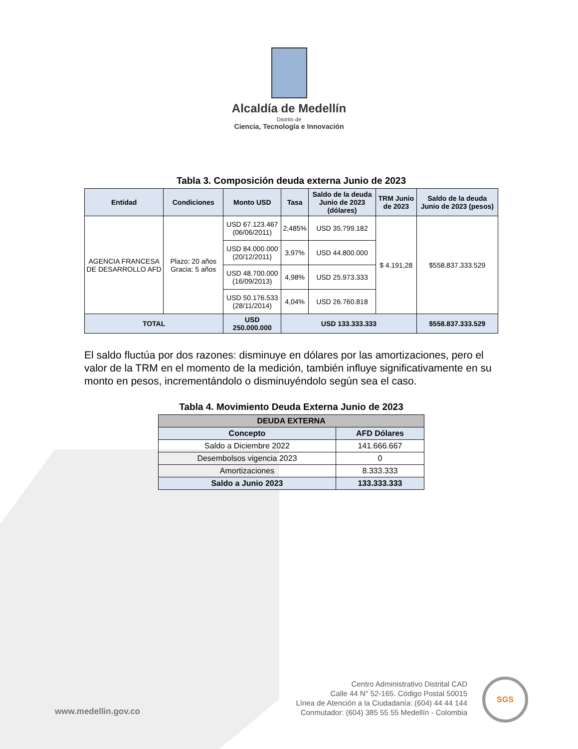Alcaldía de Medellín
Distrito de
Ciencia, Tecnología e Innovación
Tabla 3. Composición deuda externa Junio de 2023
| Entidad | Condiciones | Monto USD | Tasa | Saldo de la deuda Junio de 2023 (dólares) | TRM Junio de 2023 | Saldo de la deuda Junio de 2023 (pesos) |
| --- | --- | --- | --- | --- | --- | --- |
| AGENCIA FRANCESA DE DESARROLLO AFD | Plazo: 20 años Gracia: 5 años | USD 67.123.467 (06/06/2011) | 2,485% | USD 35.799.182 | $ 4.191,28 | $558.837.333.529 |
| | | USD 84.000.000 (20/12/2011) | 3,97% | USD 44.800.000 | | |
| | | USD 48.700.000 (16/09/2013) | 4,98% | USD 25.973.333 | | |
| | | USD 50.176.533 (28/11/2014) | 4,04% | USD 26.760.818 | | |
| TOTAL | | USD 250.000.000 | USD 133.333.333 | | | $558.837.333.529 |
El saldo fluctúa por dos razones: disminuye en dólares por las amortizaciones, pero el valor de la TRM en el momento de la medición, también influye significativamente en su monto en pesos, incrementándolo o disminuyéndolo según sea el caso.
Tabla 4. Movimiento Deuda Externa Junio de 2023
| DEUDA EXTERNA | |
| --- | --- |
| Concepto | AFD Dólares |
| Saldo a Diciembre 2022 | 141.666.667 |
| Desembolsos vigencia 2023 | 0 |
| Amortizaciones | 8.333.333 |
| Saldo a Junio 2023 | 133.333.333 |
www.medellin.gov.co
Centro Administrativo Distrital CAD
Calle 44 N° 52-165. Código Postal 50015
Línea de Atención a la Ciudadanía: (604) 44 44 144
Conmutador: (604) 385 55 55 Medellín - Colombia
SGS